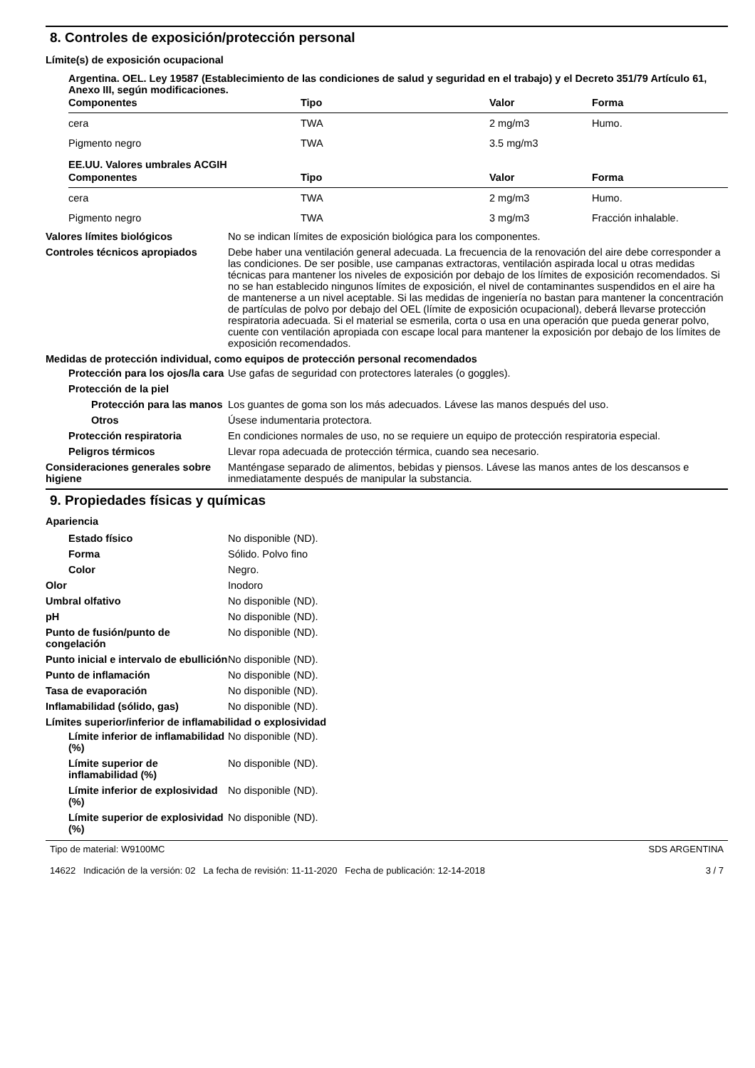8. Controles de exposición/protección personal
Límite(s) de exposición ocupacional
Argentina. OEL. Ley 19587 (Establecimiento de las condiciones de salud y seguridad en el trabajo) y el Decreto 351/79 Artículo 61, Anexo III, según modificaciones.
| Componentes | Tipo | Valor | Forma |
| --- | --- | --- | --- |
| cera | TWA | 2 mg/m3 | Humo. |
| Pigmento negro | TWA | 3.5 mg/m3 | |
EE.UU. Valores umbrales ACGIH
| Componentes | Tipo | Valor | Forma |
| --- | --- | --- | --- |
| cera | TWA | 2 mg/m3 | Humo. |
| Pigmento negro | TWA | 3 mg/m3 | Fracción inhalable. |
Valores límites biológicos No se indican límites de exposición biológica para los componentes.
Controles técnicos apropiados Debe haber una ventilación general adecuada. La frecuencia de la renovación del aire debe corresponder a las condiciones. De ser posible, use campanas extractoras, ventilación aspirada local u otras medidas técnicas para mantener los niveles de exposición por debajo de los límites de exposición recomendados. Si no se han establecido ningunos límites de exposición, el nivel de contaminantes suspendidos en el aire ha de mantenerse a un nivel aceptable. Si las medidas de ingeniería no bastan para mantener la concentración de partículas de polvo por debajo del OEL (límite de exposición ocupacional), deberá llevarse protección respiratoria adecuada. Si el material se esmerila, corta o usa en una operación que pueda generar polvo, cuente con ventilación apropiada con escape local para mantener la exposición por debajo de los límites de exposición recomendados.
Medidas de protección individual, como equipos de protección personal recomendados
Protección para los ojos/la cara
Use gafas de seguridad con protectores laterales (o goggles).
Protección de la piel
Protección para las manos
Los guantes de goma son los más adecuados. Lávese las manos después del uso.
Otros Úsese indumentaria protectora.
Protección respiratoria En condiciones normales de uso, no se requiere un equipo de protección respiratoria especial.
Peligros térmicos Llevar ropa adecuada de protección térmica, cuando sea necesario.
Consideraciones generales sobre higiene
Manténgase separado de alimentos, bebidas y piensos. Lávese las manos antes de los descansos e inmediatamente después de manipular la substancia.
9. Propiedades físicas y químicas
Apariencia
Estado físico No disponible (ND).
Forma Sólido. Polvo fino
Color Negro.
Olor Inodoro
Umbral olfativo No disponible (ND).
pH No disponible (ND).
Punto de fusión/punto de congelación
No disponible (ND).
Punto inicial e intervalo de ebullición
No disponible (ND).
Punto de inflamación No disponible (ND).
Tasa de evaporación No disponible (ND).
Inflamabilidad (sólido, gas) No disponible (ND).
Límites superior/inferior de inflamabilidad o explosividad
Límite inferior de inflamabilidad (%)
No disponible (ND).
Límite superior de inflamabilidad (%)
No disponible (ND).
Límite inferior de explosividad (%)
No disponible (ND).
Límite superior de explosividad (%)
No disponible (ND).
Tipo de material: W9100MC
14622 Indicación de la versión: 02 La fecha de revisión: 11-11-2020 Fecha de publicación: 12-14-2018
SDS ARGENTINA
3 / 7